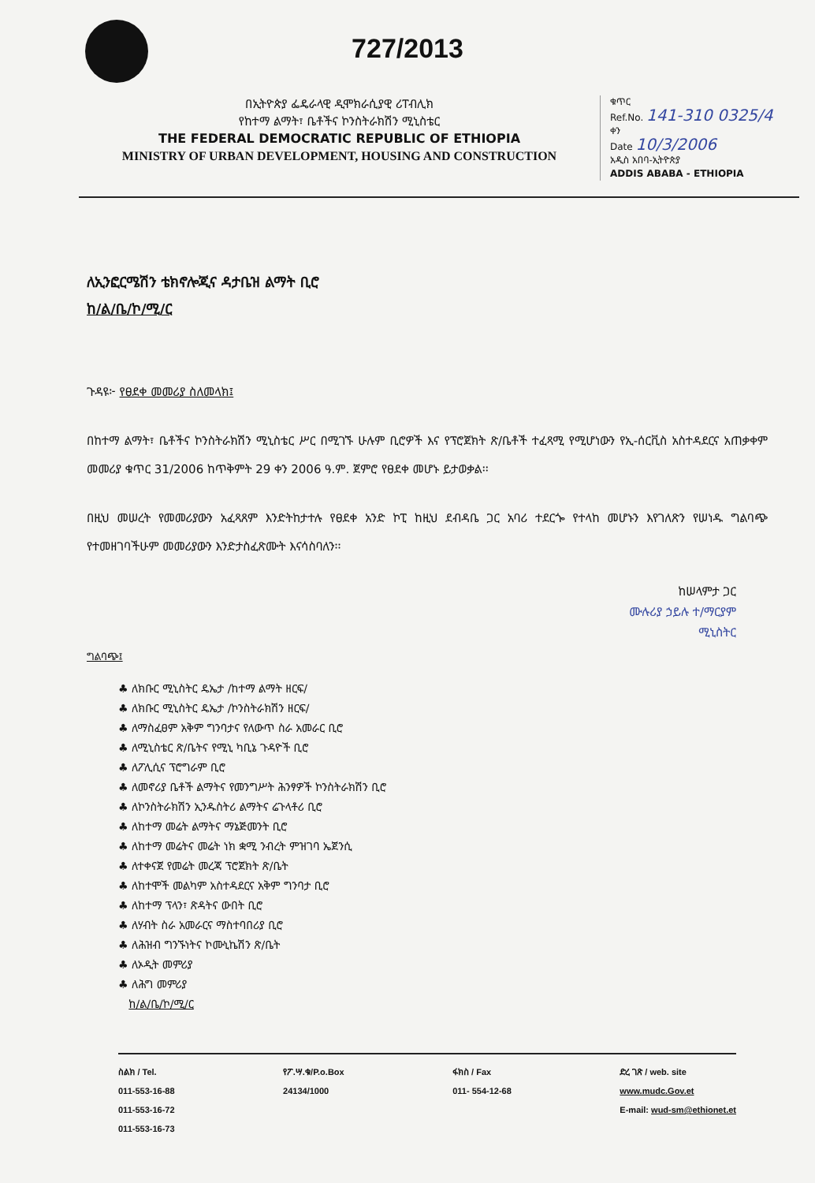727/2013
በኢትዮጵያ ፌዴራላዊ ዲሞክራሲያዊ ሪፐብሊክ
የከተማ ልማት፣ ቤቶችና ኮንስትራክሽን ሚኒስቴር
THE FEDERAL DEMOCRATIC REPUBLIC OF ETHIOPIA
MINISTRY OF URBAN DEVELOPMENT, HOUSING AND CONSTRUCTION
ቁጥር
Ref.No. 141-310 0325/4
ቀን
Date 10/3/2006
አዲስ አበባ-ኢትዮጵያ
ADDIS ABABA - ETHIOPIA
ለኢንፎርሜሽን ቴክኖሎጂና ዳታቤዝ ልማት ቢሮ
ከ/ል/ቤ/ኮ/ሚ/ር
ጉዳዩ፦ የፀደቀ መመሪያ ስለመላክ፤
በከተማ ልማት፣ ቤቶችና ኮንስትራክሽን ሚኒስቴር ሥር በሚገኙ ሁሉም ቢሮዎች እና የፕሮጀክት ጽ/ቤቶች ተፈጻሚ የሚሆነውን የኢ-ሰርቪስ አስተዳደርና አጠቃቀም መመሪያ ቁጥር 31/2006 ከጥቅምት 29 ቀን 2006 ዓ.ም. ጀምሮ የፀደቀ መሆኑ ይታወቃል፡፡
በዚህ መሠረት የመመሪያውን አፈጻጸም እንድትከታተሉ የፀደቀ አንድ ኮፒ ከዚህ ደብዳቤ ጋር አባሪ ተደርጐ የተላከ መሆኑን እየገለጽን የሠነዱ ግልባጭ የተመዘገባችሁም መመሪያውን እንድታስፈጽሙት እናሳስባለን፡፡
ከሠላምታ ጋር
ሙሉሪያ ኃይሉ ተ/ማርያም
ሚኒስትር
ግልባጭ፤
♣ ለክቡር ሚኒስትር ዴኤታ /ከተማ ልማት ዘርፍ/
♣ ለክቡር ሚኒስትር ዴኤታ /ኮንስትራክሽን ዘርፍ/
♣ ለማስፈፀም አቅም ግንባታና የለውጥ ስራ አመራር ቢሮ
♣ ለሚኒስቴር ጽ/ቤትና የሚኒ ካቢኔ ጉዳዮች ቢሮ
♣ ለፖሊሲና ፕሮግራም ቢሮ
♣ ለመኖሪያ ቤቶች ልማትና የመንግሥት ሕንፃዎች ኮንስትራክሽን ቢሮ
♣ ለኮንስትራክሽን ኢንዱስትሪ ልማትና ሬጉላቶሪ ቢሮ
♣ ለከተማ መሬት ልማትና ማኔጅመንት ቢሮ
♣ ለከተማ መሬትና መሬት ነክ ቋሚ ንብረት ምዝገባ ኤጀንሲ
♣ ለተቀናጀ የመሬት መረጃ ፕሮጀክት ጽ/ቤት
♣ ለከተሞች መልካም አስተዳደርና አቅም ግንባታ ቢሮ
♣ ለከተማ ፕላን፣ ጽዳትና ውበት ቢሮ
♣ ለሃብት ስራ አመራርና ማስተባበሪያ ቢሮ
♣ ለሕዝብ ግንኙነትና ኮሙኒኬሽን ጽ/ቤት
♣ ለኦዲት መምሪያ
♣ ለሕግ መምሪያ
ከ/ል/ቤ/ኮ/ሚ/ር
ስልክ / Tel.
011-553-16-88
011-553-16-72
011-553-16-73
የፖ.ሣ.ቁ/P.o.Box
24134/1000
ፋክስ / Fax
011- 554-12-68
ድረ ገጽ / web. site
www.mudc.Gov.et
E-mail: wud-sm@ethionet.et